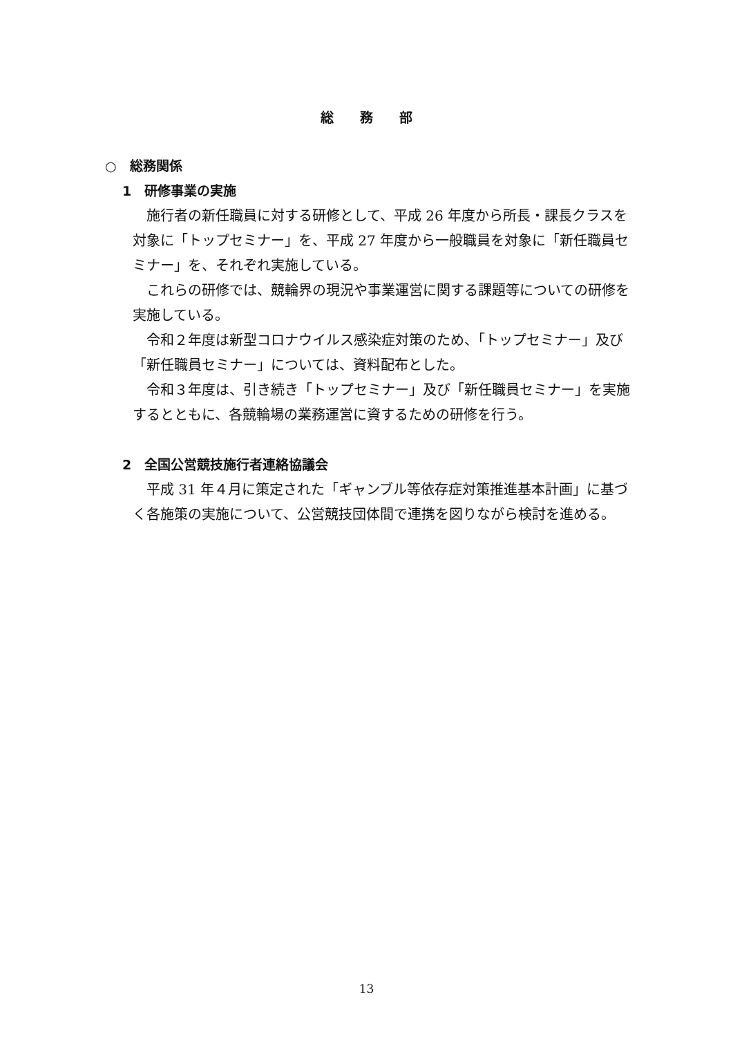総務部
○　総務関係
1　研修事業の実施
施行者の新任職員に対する研修として、平成 26 年度から所長・課長クラスを対象に「トップセミナー」を、平成 27 年度から一般職員を対象に「新任職員セミナー」を、それぞれ実施している。
これらの研修では、競輪界の現況や事業運営に関する課題等についての研修を実施している。
令和２年度は新型コロナウイルス感染症対策のため、「トップセミナー」及び「新任職員セミナー」については、資料配布とした。
令和３年度は、引き続き「トップセミナー」及び「新任職員セミナー」を実施するとともに、各競輪場の業務運営に資するための研修を行う。
2　全国公営競技施行者連絡協議会
平成 31 年４月に策定された「ギャンブル等依存症対策推進基本計画」に基づく各施策の実施について、公営競技団体間で連携を図りながら検討を進める。
13